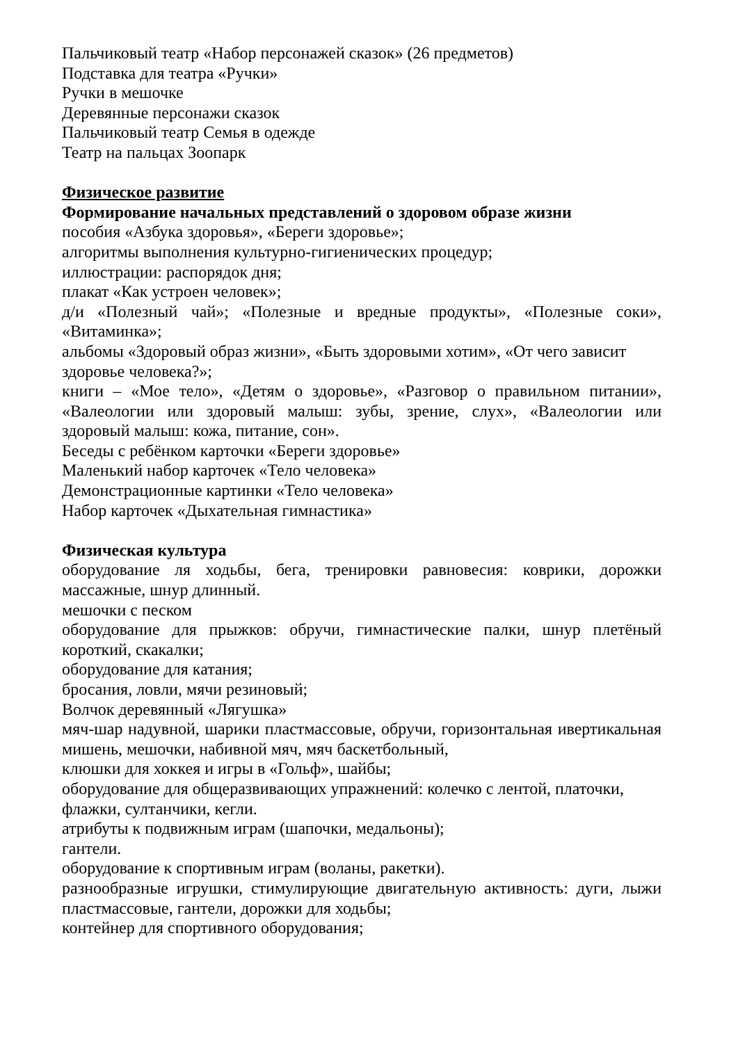Пальчиковый театр «Набор персонажей сказок» (26 предметов)
Подставка для театра «Ручки»
Ручки в мешочке
Деревянные персонажи сказок
Пальчиковый театр Семья в одежде
Театр на пальцах Зоопарк
Физическое развитие
Формирование начальных представлений о здоровом образе жизни
пособия «Азбука здоровья», «Береги здоровье»;
алгоритмы выполнения культурно-гигиенических процедур;
иллюстрации: распорядок дня;
плакат «Как устроен человек»;
д/и «Полезный чай»; «Полезные и вредные продукты», «Полезные соки», «Витаминка»;
альбомы «Здоровый образ жизни», «Быть здоровыми хотим», «От чего зависит здоровье человека?»;
книги – «Мое тело», «Детям о здоровье», «Разговор о правильном питании», «Валеологии или здоровый малыш: зубы, зрение, слух», «Валеологии или здоровый малыш: кожа, питание, сон».
Беседы с ребёнком карточки «Береги здоровье»
Маленький набор карточек «Тело человека»
Демонстрационные картинки «Тело человека»
Набор карточек «Дыхательная гимнастика»
Физическая культура
оборудование ля ходьбы, бега, тренировки равновесия: коврики, дорожки массажные, шнур длинный.
мешочки с песком
оборудование для прыжков: обручи, гимнастические палки, шнур плетёный короткий, скакалки;
оборудование для катания;
бросания, ловли, мячи резиновый;
Волчок деревянный «Лягушка»
мяч-шар надувной, шарики пластмассовые, обручи, горизонтальная ивертикальная мишень, мешочки, набивной мяч, мяч баскетбольный,
клюшки для хоккея и игры в «Гольф», шайбы;
оборудование для общеразвивающих упражнений: колечко с лентой, платочки, флажки, султанчики, кегли.
атрибуты к подвижным играм (шапочки, медальоны);
гантели.
оборудование к спортивным играм (воланы, ракетки).
разнообразные игрушки, стимулирующие двигательную активность: дуги, лыжи пластмассовые, гантели, дорожки для ходьбы;
контейнер для спортивного оборудования;